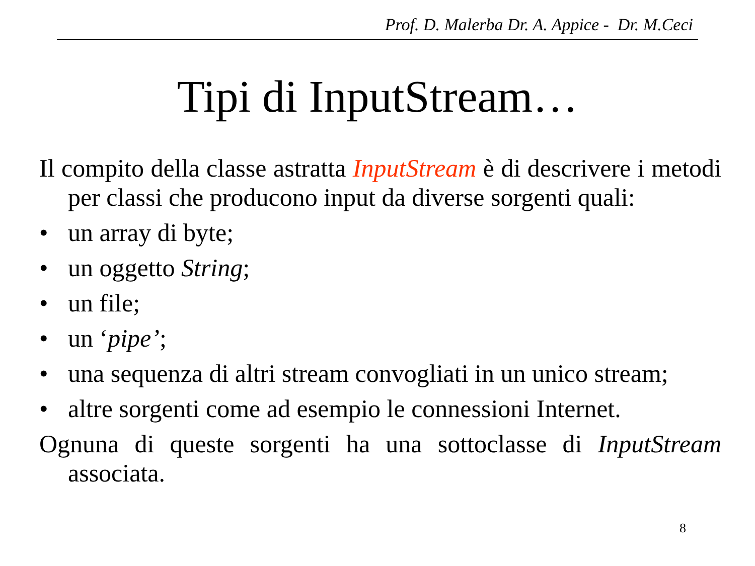Prof. D. Malerba Dr. A. Appice - Dr. M.Ceci
Tipi di InputStream…
Il compito della classe astratta InputStream è di descrivere i metodi per classi che producono input da diverse sorgenti quali:
• un array di byte;
• un oggetto String;
• un file;
• un ‘pipe’;
• una sequenza di altri stream convogliati in un unico stream;
• altre sorgenti come ad esempio le connessioni Internet.
Ognuna di queste sorgenti ha una sottoclasse di InputStream associata.
8